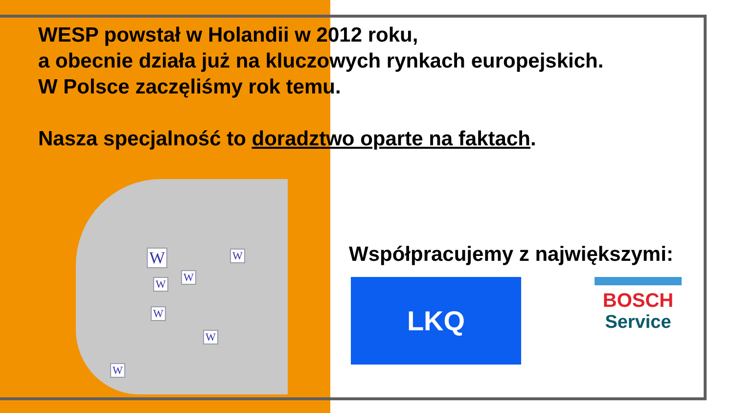WESP powstał w Holandii w 2012 roku,
a obecnie działa już na kluczowych rynkach europejskich.
W Polsce zaczęliśmy rok temu.
Nasza specjalność to doradztwo oparte na faktach.
W W
W
W
W
W
W
Współpracujemy z największymi:
LKQ
BOSCH
Service